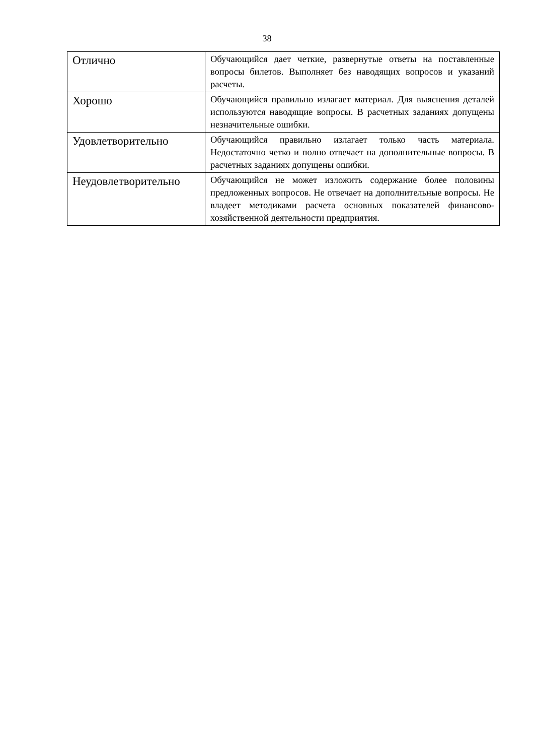38
| Отлично | Обучающийся дает четкие, развернутые ответы на поставленные вопросы билетов. Выполняет без наводящих вопросов и указаний расчеты. |
| Хорошо | Обучающийся правильно излагает материал. Для выяснения деталей используются наводящие вопросы. В расчетных заданиях допущены незначительные ошибки. |
| Удовлетворительно | Обучающийся правильно излагает только часть материала. Недостаточно четко и полно отвечает на дополнительные вопросы. В расчетных заданиях допущены ошибки. |
| Неудовлетворительно | Обучающийся не может изложить содержание более половины предложенных вопросов. Не отвечает на дополнительные вопросы. Не владеет методиками расчета основных показателей финансово-хозяйственной деятельности предприятия. |